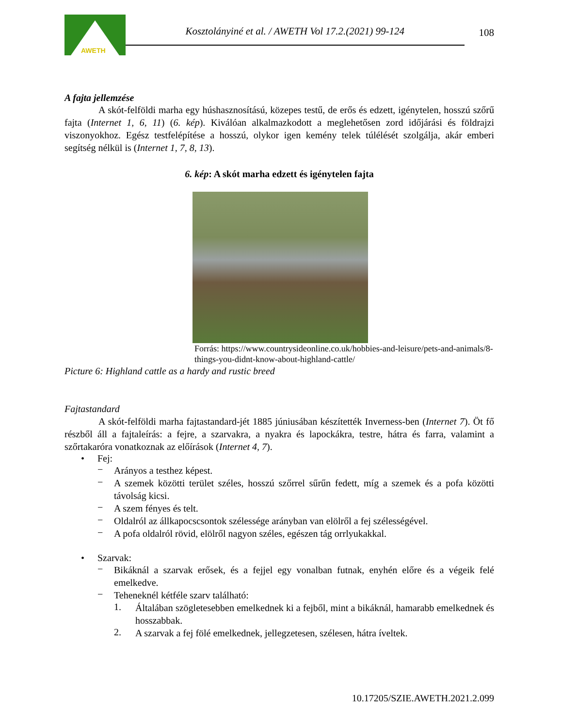AWETH
Kosztolányiné et al. / AWETH Vol 17.2.(2021) 99-124
108
A fajta jellemzése
A skót-felföldi marha egy húshasznosítású, közepes testű, de erős és edzett, igénytelen, hosszú szőrű fajta (Internet 1, 6, 11) (6. kép). Kiválóan alkalmazkodott a meglehetősen zord időjárási és földrajzi viszonyokhoz. Egész testfelépítése a hosszú, olykor igen kemény telek túlélését szolgálja, akár emberi segítség nélkül is (Internet 1, 7, 8, 13).
6. kép: A skót marha edzett és igénytelen fajta
Forrás: https://www.countrysideonline.co.uk/hobbies-and-leisure/pets-and-animals/8-things-you-didnt-know-about-highland-cattle/
Picture 6: Highland cattle as a hardy and rustic breed
Fajtastandard
A skót-felföldi marha fajtastandard-jét 1885 júniusában készítették Inverness-ben (Internet 7). Öt fő részből áll a fajtaleírás: a fejre, a szarvakra, a nyakra és lapockákra, testre, hátra és farra, valamint a szőrtakaróra vonatkoznak az előírások (Internet 4, 7).
• Fej:
−
Arányos a testhez képest.
−
A szemek közötti terület széles, hosszú szőrrel sűrűn fedett, míg a szemek és a pofa közötti távolság kicsi.
−
A szem fényes és telt.
−
Oldalról az állkapocscsontok szélessége arányban van elölről a fej szélességével.
−
A pofa oldalról rövid, elölről nagyon széles, egészen tág orrlyukakkal.
• Szarvak:
−
Bikáknál a szarvak erősek, és a fejjel egy vonalban futnak, enyhén előre és a végeik felé emelkedve.
−
Teheneknél kétféle szarv található:
1.
Általában szögletesebben emelkednek ki a fejből, mint a bikáknál, hamarabb emelkednek és hosszabbak.
2.
A szarvak a fej fölé emelkednek, jellegzetesen, szélesen, hátra íveltek.
10.17205/SZIE.AWETH.2021.2.099